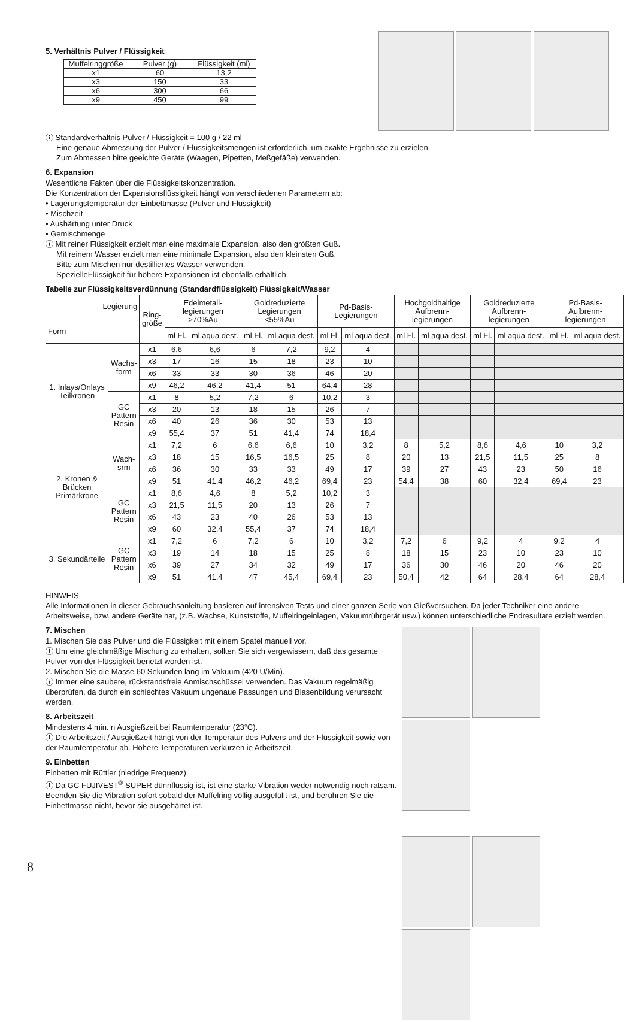5. Verhältnis Pulver / Flüssigkeit
| Muffelringgröße | Pulver (g) | Flüssigkeit (ml) |
| x1 | 60 | 13,2 |
| x3 | 150 | 33 |
| x6 | 300 | 66 |
| x9 | 450 | 99 |
ⓘ Standardverhältnis Pulver / Flüssigkeit = 100 g / 22 ml
Eine genaue Abmessung der Pulver / Flüssigkeitsmengen ist erforderlich, um exakte Ergebnisse zu erzielen.
Zum Abmessen bitte geeichte Geräte (Waagen, Pipetten, Meßgefäße) verwenden.
6. Expansion
Wesentliche Fakten über die Flüssigkeitskonzentration.
Die Konzentration der Expansionsflüssigkeit hängt von verschiedenen Parametern ab:
• Lagerungstemperatur der Einbettmasse (Pulver und Flüssigkeit)
• Mischzeit
• Aushärtung unter Druck
• Gemischmenge
ⓘ Mit reiner Flüssigkeit erzielt man eine maximale Expansion, also den größten Guß.
Mit reinem Wasser erzielt man eine minimale Expansion, also den kleinsten Guß.
Bitte zum Mischen nur destilliertes Wasser verwenden.
SpezielleFlüssigkeit für höhere Expansionen ist ebenfalls erhältlich.
Tabelle zur Flüssigkeitsverdünnung (Standardflüssigkeit) Flüssigkeit/Wasser
| Legierung Form | | Ring- größe | Edelmetall- legierungen >70%Au | | Goldreduzierte Legierungen <55%Au | | Pd-Basis- Legierungen | | Hochgoldhaltige Aufbrenn- legierungen | | Goldreduzierte Aufbrenn- legierungen | | Pd-Basis- Aufbrenn- legierungen | |
| --- | --- | --- | --- | --- | --- | --- | --- | --- | --- | --- | --- | --- | --- | --- |
| | | | ml Fl. | ml aqua dest. | ml Fl. | ml aqua dest. | ml Fl. | ml aqua dest. | ml Fl. | ml aqua dest. | ml Fl. | ml aqua dest. | ml Fl. | ml aqua dest. |
| 1. Inlays/Onlays Teilkronen | Wachs- form | x1 | 6,6 | 6,6 | 6 | 7,2 | 9,2 | 4 | | | | | | |
| | | x3 | 17 | 16 | 15 | 18 | 23 | 10 | | | | | | |
| | | x6 | 33 | 33 | 30 | 36 | 46 | 20 | | | | | | |
| | | x9 | 46,2 | 46,2 | 41,4 | 51 | 64,4 | 28 | | | | | | |
| | GC Pattern Resin | x1 | 8 | 5,2 | 7,2 | 6 | 10,2 | 3 | | | | | | |
| | | x3 | 20 | 13 | 18 | 15 | 26 | 7 | | | | | | |
| | | x6 | 40 | 26 | 36 | 30 | 53 | 13 | | | | | | |
| | | x9 | 55,4 | 37 | 51 | 41,4 | 74 | 18,4 | | | | | | |
| 2. Kronen & Brücken Primärkrone | Wach- srm | x1 | 7,2 | 6 | 6,6 | 6,6 | 10 | 3,2 | 8 | 5,2 | 8,6 | 4,6 | 10 | 3,2 |
| | | x3 | 18 | 15 | 16,5 | 16,5 | 25 | 8 | 20 | 13 | 21,5 | 11,5 | 25 | 8 |
| | | x6 | 36 | 30 | 33 | 33 | 49 | 17 | 39 | 27 | 43 | 23 | 50 | 16 |
| | | x9 | 51 | 41,4 | 46,2 | 46,2 | 69,4 | 23 | 54,4 | 38 | 60 | 32,4 | 69,4 | 23 |
| | GC Pattern Resin | x1 | 8,6 | 4,6 | 8 | 5,2 | 10,2 | 3 | | | | | | |
| | | x3 | 21,5 | 11,5 | 20 | 13 | 26 | 7 | | | | | | |
| | | x6 | 43 | 23 | 40 | 26 | 53 | 13 | | | | | | |
| | | x9 | 60 | 32,4 | 55,4 | 37 | 74 | 18,4 | | | | | | |
| 3. Sekundärteile | GC Pattern Resin | x1 | 7,2 | 6 | 7,2 | 6 | 10 | 3,2 | 7,2 | 6 | 9,2 | 4 | 9,2 | 4 |
| | | x3 | 19 | 14 | 18 | 15 | 25 | 8 | 18 | 15 | 23 | 10 | 23 | 10 |
| | | x6 | 39 | 27 | 34 | 32 | 49 | 17 | 36 | 30 | 46 | 20 | 46 | 20 |
| | | x9 | 51 | 41,4 | 47 | 45,4 | 69,4 | 23 | 50,4 | 42 | 64 | 28,4 | 64 | 28,4 |
HINWEIS
Alle Informationen in dieser Gebrauchsanleitung basieren auf intensiven Tests und einer ganzen Serie von Gießversuchen. Da jeder Techniker eine andere Arbeitsweise, bzw. andere Geräte hat, (z.B. Wachse, Kunststoffe, Muffelringeinlagen, Vakuumrührgerät usw.) können unterschiedliche Endresultate erzielt werden.
7. Mischen
1. Mischen Sie das Pulver und die Flüssigkeit mit einem Spatel manuell vor.
ⓘ Um eine gleichmäßige Mischung zu erhalten, sollten Sie sich vergewissern, daß das gesamte Pulver von der Flüssigkeit benetzt worden ist.
2. Mischen Sie die Masse 60 Sekunden lang im Vakuum (420 U/Min).
ⓘ Immer eine saubere, rückstandsfreie Anmischschüssel verwenden. Das Vakuum regelmäßig überprüfen, da durch ein schlechtes Vakuum ungenaue Passungen und Blasenbildung verursacht werden.
8. Arbeitszeit
Mindestens 4 min. n Ausgießzeit bei Raumtemperatur (23°C).
ⓘ Die Arbeitszeit / Ausgießzeit hängt von der Temperatur des Pulvers und der Flüssigkeit sowie von der Raumtemperatur ab. Höhere Temperaturen verkürzen ie Arbeitszeit.
9. Einbetten
Einbetten mit Rüttler (niedrige Frequenz).
ⓘ Da GC FUJIVEST<sup>®</sup> SUPER dünnflüssig ist, ist eine starke Vibration weder notwendig noch ratsam. Beenden Sie die Vibration sofort sobald der Muffelring völlig ausgefüllt ist, und berühren Sie die Einbettmasse nicht, bevor sie ausgehärtet ist.
8